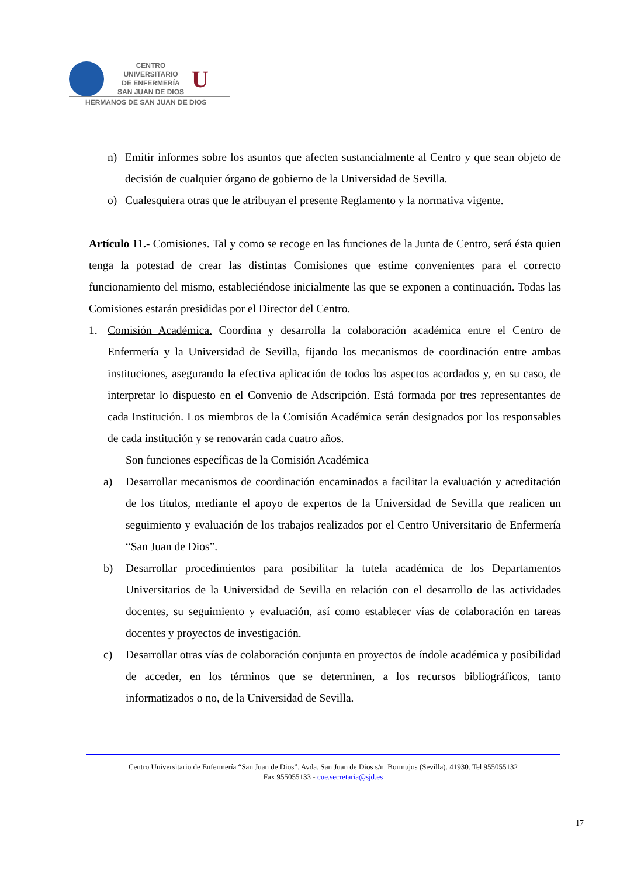CENTRO
UNIVERSITARIO
DE ENFERMERÍA
SAN JUAN DE DIOS
U
HERMANOS DE SAN JUAN DE DIOS
n) Emitir informes sobre los asuntos que afecten sustancialmente al Centro y que sean objeto de decisión de cualquier órgano de gobierno de la Universidad de Sevilla.
o) Cualesquiera otras que le atribuyan el presente Reglamento y la normativa vigente.
Artículo 11.- Comisiones. Tal y como se recoge en las funciones de la Junta de Centro, será ésta quien tenga la potestad de crear las distintas Comisiones que estime convenientes para el correcto funcionamiento del mismo, estableciéndose inicialmente las que se exponen a continuación. Todas las Comisiones estarán presididas por el Director del Centro.
1. Comisión Académica. Coordina y desarrolla la colaboración académica entre el Centro de Enfermería y la Universidad de Sevilla, fijando los mecanismos de coordinación entre ambas instituciones, asegurando la efectiva aplicación de todos los aspectos acordados y, en su caso, de interpretar lo dispuesto en el Convenio de Adscripción. Está formada por tres representantes de cada Institución. Los miembros de la Comisión Académica serán designados por los responsables de cada institución y se renovarán cada cuatro años.
Son funciones específicas de la Comisión Académica
a) Desarrollar mecanismos de coordinación encaminados a facilitar la evaluación y acreditación de los títulos, mediante el apoyo de expertos de la Universidad de Sevilla que realicen un seguimiento y evaluación de los trabajos realizados por el Centro Universitario de Enfermería “San Juan de Dios”.
b) Desarrollar procedimientos para posibilitar la tutela académica de los Departamentos Universitarios de la Universidad de Sevilla en relación con el desarrollo de las actividades docentes, su seguimiento y evaluación, así como establecer vías de colaboración en tareas docentes y proyectos de investigación.
c) Desarrollar otras vías de colaboración conjunta en proyectos de índole académica y posibilidad de acceder, en los términos que se determinen, a los recursos bibliográficos, tanto informatizados o no, de la Universidad de Sevilla.
Centro Universitario de Enfermería “San Juan de Dios”. Avda. San Juan de Dios s/n. Bormujos (Sevilla). 41930. Tel 955055132
Fax 955055133 - cue.secretaria@sjd.es
17